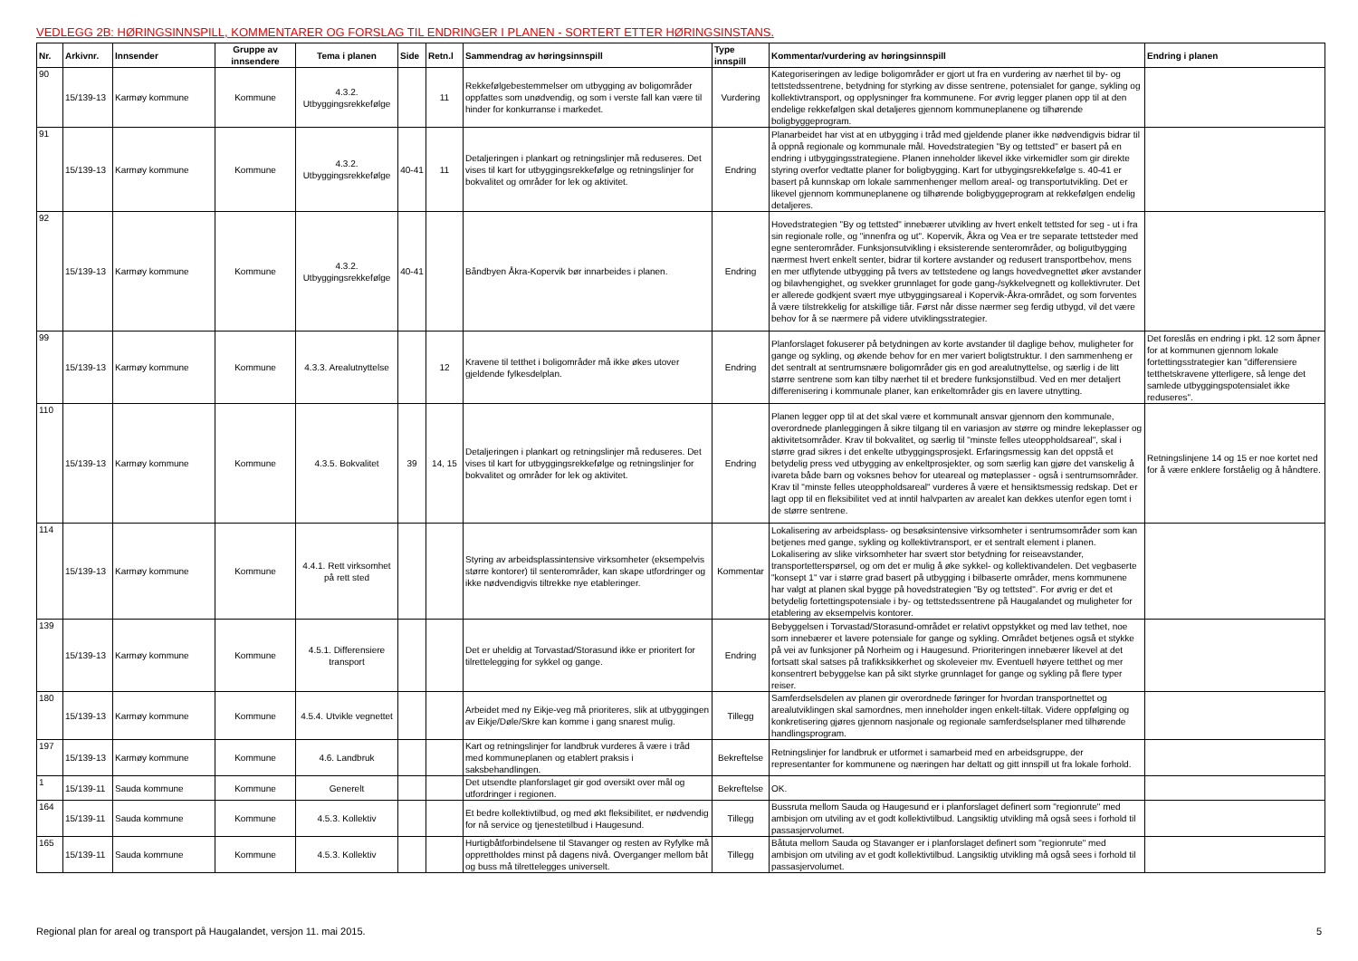VEDLEGG 2B: HØRINGSINNSPILL, KOMMENTARER OG FORSLAG TIL ENDRINGER I PLANEN - SORTERT ETTER HØRINGSINSTANS.
| Nr. | Arkivnr. | Innsender | Gruppe av innsendere | Tema i planen | Side | Retn.l | Sammendrag av høringsinnspill | Type innspill | Kommentar/vurdering av høringsinnspill | Endring i planen |
| --- | --- | --- | --- | --- | --- | --- | --- | --- | --- | --- |
| 90 | 15/139-13 | Karmøy kommune | Kommune | 4.3.2. Utbyggingsrekkefølge | | 11 | Rekkefølgebestemmelser om utbygging av boligområder oppfattes som unødvendig, og som i verste fall kan være til hinder for konkurranse i markedet. | Vurdering | Kategoriseringen av ledige boligområder er gjort ut fra en vurdering av nærhet til by- og tettstedssentrene, betydning for styrking av disse sentrene, potensialet for gange, sykling og kollektivtransport, og opplysninger fra kommunene. For øvrig legger planen opp til at den endelige rekkefølgen skal detaljeres gjennom kommuneplanene og tilhørende boligbyggeprogram. | |
| 91 | 15/139-13 | Karmøy kommune | Kommune | 4.3.2. Utbyggingsrekkefølge | 40-41 | 11 | Detaljeringen i plankart og retningslinjer må reduseres. Det vises til kart for utbyggingsrekkefølge og retningslinjer for bokvalitet og områder for lek og aktivitet. | Endring | Planarbeidet har vist at en utbygging i tråd med gjeldende planer ikke nødvendigvis bidrar til å oppnå regionale og kommunale mål. Hovedstrategien "By og tettsted" er basert på en endring i utbyggingsstrategiene. Planen inneholder likevel ikke virkemidler som gir direkte styring overfor vedtatte planer for boligbygging. Kart for utbygingsrekkefølge s. 40-41 er basert på kunnskap om lokale sammenhenger mellom areal- og transportutvikling. Det er likevel gjennom kommuneplanene og tilhørende boligbyggeprogram at rekkefølgen endelig detaljeres. | |
| 92 | 15/139-13 | Karmøy kommune | Kommune | 4.3.2. Utbyggingsrekkefølge | 40-41 | | Båndbyen Åkra-Kopervik bør innarbeides i planen. | Endring | Hovedstrategien "By og tettsted" innebærer utvikling av hvert enkelt tettsted for seg - ut i fra sin regionale rolle, og "innenfra og ut". Kopervik, Åkra og Vea er tre separate tettsteder med egne senterområder. Funksjonsutvikling i eksisterende senterområder, og boligutbygging nærmest hvert enkelt senter, bidrar til kortere avstander og redusert transportbehov, mens en mer utflytende utbygging på tvers av tettstedene og langs hovedvegnettet øker avstander og bilavhengighet, og svekker grunnlaget for gode gang-/sykkelvegnett og kollektivruter. Det er allerede godkjent svært mye utbyggingsareal i Kopervik-Åkra-området, og som forventes å være tilstrekkelig for atskillige tiår. Først når disse nærmer seg ferdig utbygd, vil det være behov for å se nærmere på videre utviklingsstrategier. | |
| 99 | 15/139-13 | Karmøy kommune | Kommune | 4.3.3. Arealutnyttelse | | 12 | Kravene til tetthet i boligområder må ikke økes utover gjeldende fylkesdelplan. | Endring | Planforslaget fokuserer på betydningen av korte avstander til daglige behov, muligheter for gange og sykling, og økende behov for en mer variert boligtstruktur. I den sammenheng er det sentralt at sentrumsnære boligområder gis en god arealutnyttelse, og særlig i de litt større sentrene som kan tilby nærhet til et bredere funksjonstilbud. Ved en mer detaljert differenisering i kommunale planer, kan enkeltområder gis en lavere utnytting. | Det foreslås en endring i pkt. 12 som åpner for at kommunen gjennom lokale fortettingsstrategier kan "differensiere tetthetskravene ytterligere, så lenge det samlede utbyggingspotensialet ikke reduseres". |
| 110 | 15/139-13 | Karmøy kommune | Kommune | 4.3.5. Bokvalitet | 39 | 14, 15 | Detaljeringen i plankart og retningslinjer må reduseres. Det vises til kart for utbyggingsrekkefølge og retningslinjer for bokvalitet og områder for lek og aktivitet. | Endring | Planen legger opp til at det skal være et kommunalt ansvar gjennom den kommunale, overordnede planleggingen å sikre tilgang til en variasjon av større og mindre lekeplasser og aktivitetsområder. Krav til bokvalitet, og særlig til "minste felles uteoppholdsareal", skal i større grad sikres i det enkelte utbyggingsprosjekt. Erfaringsmessig kan det oppstå et betydelig press ved utbygging av enkeltprosjekter, og som særlig kan gjøre det vanskelig å ivareta både barn og voksnes behov for uteareal og møteplasser - også i sentrumsområder. Krav til "minste felles uteoppholdsareal" vurderes å være et hensiktsmessig redskap. Det er lagt opp til en fleksibilitet ved at inntil halvparten av arealet kan dekkes utenfor egen tomt i de større sentrene. | Retningslinjene 14 og 15 er noe kortet ned for å være enklere forståelig og å håndtere. |
| 114 | 15/139-13 | Karmøy kommune | Kommune | 4.4.1. Rett virksomhet på rett sted | | | Styring av arbeidsplassintensive virksomheter (eksempelvis større kontorer) til senterområder, kan skape utfordringer og ikke nødvendigvis tiltrekke nye etableringer. | Kommentar | Lokalisering av arbeidsplass- og besøksintensive virksomheter i sentrumsområder som kan betjenes med gange, sykling og kollektivtransport, er et sentralt element i planen. Lokalisering av slike virksomheter har svært stor betydning for reiseavstander, transportetterspørsel, og om det er mulig å øke sykkel- og kollektivandelen. Det vegbaserte "konsept 1" var i større grad basert på utbygging i bilbaserte områder, mens kommunene har valgt at planen skal bygge på hovedstrategien "By og tettsted". For øvrig er det et betydelig fortettingspotensiale i by- og tettstedssentrene på Haugalandet og muligheter for etablering av eksempelvis kontorer. | |
| 139 | 15/139-13 | Karmøy kommune | Kommune | 4.5.1. Differensiere transport | | | Det er uheldig at Torvastad/Storasund ikke er prioritert for tilrettelegging for sykkel og gange. | Endring | Bebyggelsen i Torvastad/Storasund-området er relativt oppstykket og med lav tethet, noe som innebærer et lavere potensiale for gange og sykling. Området betjenes også et stykke på vei av funksjoner på Norheim og i Haugesund. Prioriteringen innebærer likevel at det fortsatt skal satses på trafikksikkerhet og skoleveier mv. Eventuell høyere tetthet og mer konsentrert bebyggelse kan på sikt styrke grunnlaget for gange og sykling på flere typer reiser. | |
| 180 | 15/139-13 | Karmøy kommune | Kommune | 4.5.4. Utvikle vegnettet | | | Arbeidet med ny Eikje-veg må prioriteres, slik at utbyggingen av Eikje/Døle/Skre kan komme i gang snarest mulig. | Tillegg | Samferdselsdelen av planen gir overordnede føringer for hvordan transportnettet og arealutviklingen skal samordnes, men inneholder ingen enkelt-tiltak. Videre oppfølging og konkretisering gjøres gjennom nasjonale og regionale samferdselsplaner med tilhørende handlingsprogram. | |
| 197 | 15/139-13 | Karmøy kommune | Kommune | 4.6. Landbruk | | | Kart og retningslinjer for landbruk vurderes å være i tråd med kommuneplanen og etablert praksis i saksbehandlingen. | Bekreftelse | Retningslinjer for landbruk er utformet i samarbeid med en arbeidsgruppe, der representanter for kommunene og næringen har deltatt og gitt innspill ut fra lokale forhold. | |
| 1 | 15/139-11 | Sauda kommune | Kommune | Generelt | | | Det utsendte planforslaget gir god oversikt over mål og utfordringer i regionen. | Bekreftelse | OK. | |
| 164 | 15/139-11 | Sauda kommune | Kommune | 4.5.3. Kollektiv | | | Et bedre kollektivtilbud, og med økt fleksibilitet, er nødvendig for nå service og tjenestetilbud i Haugesund. | Tillegg | Bussruta mellom Sauda og Haugesund er i planforslaget definert som "regionrute" med ambisjon om utviling av et godt kollektivtilbud. Langsiktig utvikling må også sees i forhold til passasjervolumet. | |
| 165 | 15/139-11 | Sauda kommune | Kommune | 4.5.3. Kollektiv | | | Hurtigbåtforbindelsene til Stavanger og resten av Ryfylke må opprettholdes minst på dagens nivå. Overganger mellom båt og buss må tilrettelegges universelt. | Tillegg | Båtuta mellom Sauda og Stavanger er i planforslaget definert som "regionrute" med ambisjon om utviling av et godt kollektivtilbud. Langsiktig utvikling må også sees i forhold til passasjervolumet. | |
Regional plan for areal og transport på Haugalandet, versjon 11. mai 2015. 5